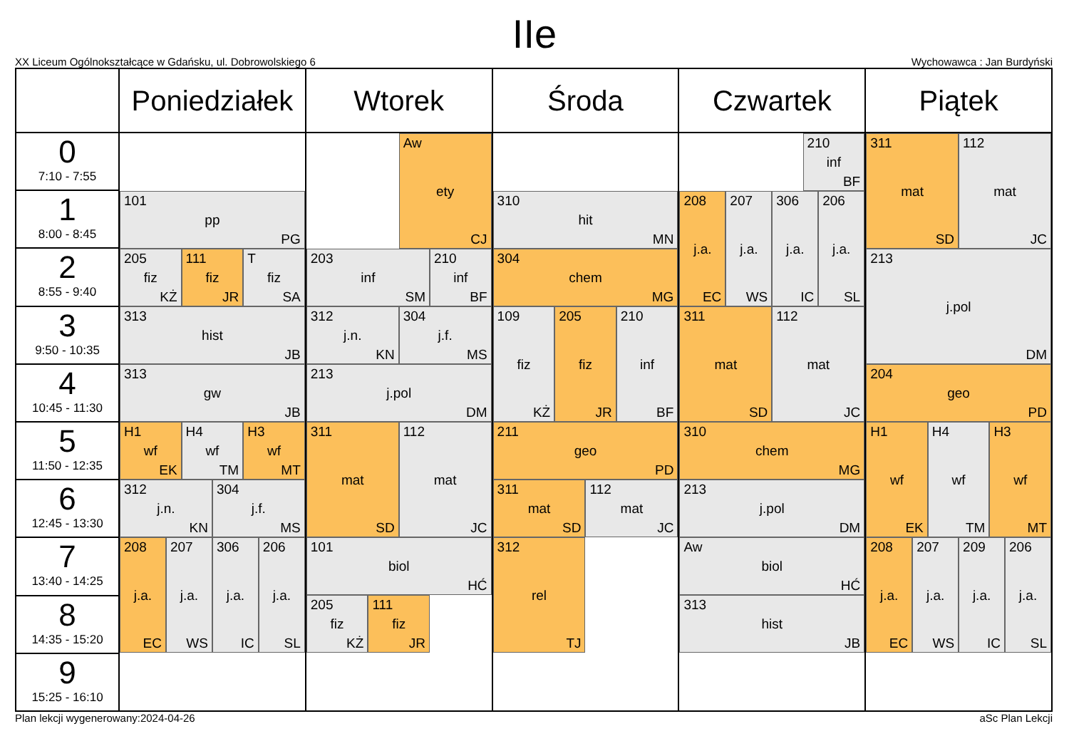IIe
XX Liceum Ogólnokształcące w Gdańsku, ul. Dobrowolskiego 6 Wychowawca : Jan Burdyński
| | Poniedziałek | Wtorek | Środa | Czwartek | Piątek |
| --- | --- | --- | --- | --- | --- |
| 0 7:10 - 7:55 | 101 pp PG 205 fiz KŻ 111 fiz JR T fiz SA 313 hist JB 313 gw JB H1 wf EK H4 wf TM H3 wf MT 312 j.n. KN 304 j.f. MS 208 j.a. EC 207 j.a. WS 306 j.a. IC 206 j.a. SL | Aw ety CJ 203 inf SM 210 inf BF 312 j.n. KN 304 j.f. MS 213 j.pol DM 311 mat SD 112 mat JC 101 biol HĆ 205 fiz KŻ 111 fiz JR | 310 hit MN 304 chem MG 109 fiz KŻ 205 fiz JR 210 inf BF 211 geo PD 311 mat SD 112 mat JC 312 rel TJ | 210 inf BF 208 j.a. EC 207 j.a. WS 306 j.a. IC 206 j.a. SL 311 mat SD 112 mat JC 310 chem MG 213 j.pol DM Aw biol HĆ 313 hist JB | 311 mat SD 112 mat JC 213 j.pol DM 204 geo PD H1 wf EK H4 wf TM H3 wf MT 208 j.a. EC 207 j.a. WS 209 j.a. IC 206 j.a. SL |
| 1 8:00 - 8:45 | | | | | |
| 2 8:55 - 9:40 | | | | | |
| 3 9:50 - 10:35 | | | | | |
| 4 10:45 - 11:30 | | | | | |
| 5 11:50 - 12:35 | | | | | |
| 6 12:45 - 13:30 | | | | | |
| 7 13:40 - 14:25 | | | | | |
| 8 14:35 - 15:20 | | | | | |
| 9 15:25 - 16:10 | | | | | |
Plan lekcji wygenerowany:2024-04-26 aSc Plan Lekcji